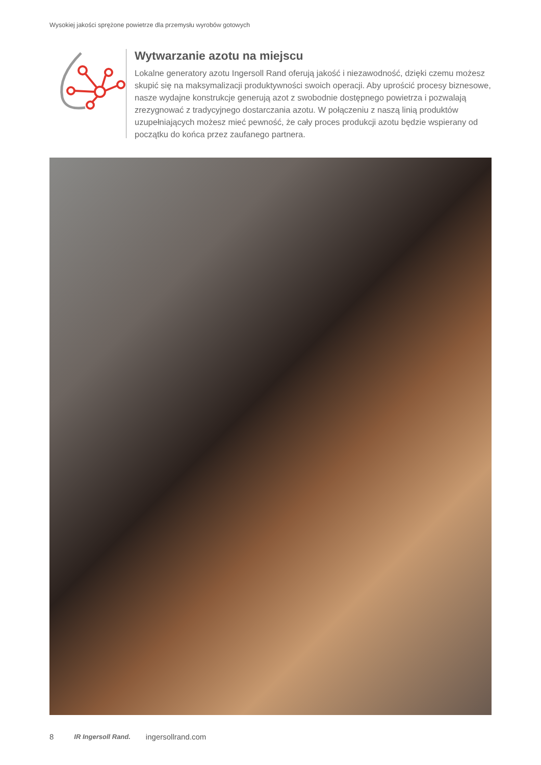Wysokiej jakości sprężone powietrze dla przemysłu wyrobów gotowych
Wytwarzanie azotu na miejscu
Lokalne generatory azotu Ingersoll Rand oferują jakość i niezawodność, dzięki czemu możesz skupić się na maksymalizacji produktywności swoich operacji. Aby uprościć procesy biznesowe, nasze wydajne konstrukcje generują azot z swobodnie dostępnego powietrza i pozwalają zrezygnować z tradycyjnego dostarczania azotu. W połączeniu z naszą linią produktów uzupełniających możesz mieć pewność, że cały proces produkcji azotu będzie wspierany od początku do końca przez zaufanego partnera.
8 IR Ingersoll Rand. ingersollrand.com